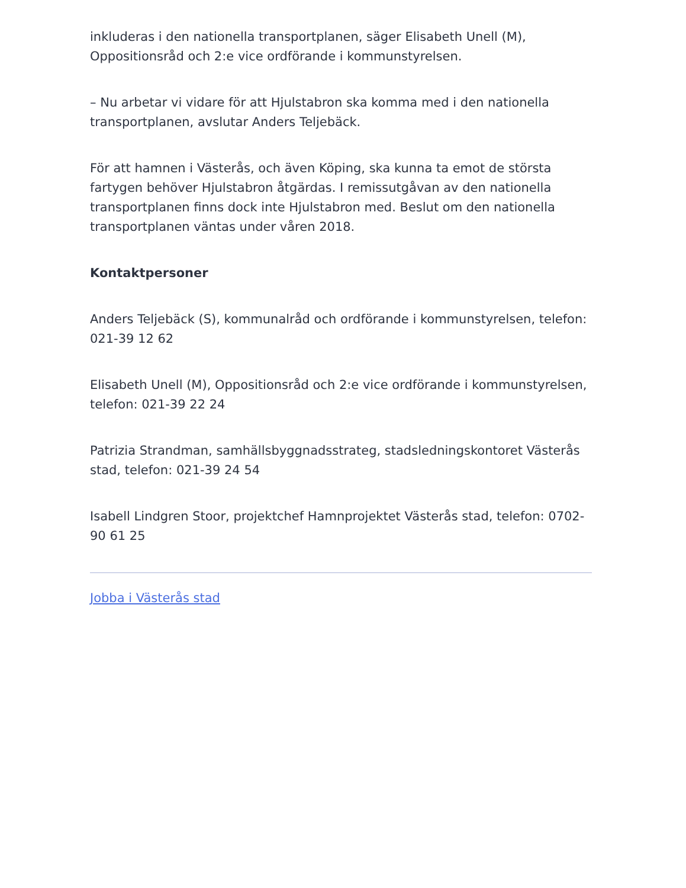inkluderas i den nationella transportplanen, säger Elisabeth Unell (M), Oppositionsråd och 2:e vice ordförande i kommunstyrelsen.
– Nu arbetar vi vidare för att Hjulstabron ska komma med i den nationella transportplanen, avslutar Anders Teljebäck.
För att hamnen i Västerås, och även Köping, ska kunna ta emot de största fartygen behöver Hjulstabron åtgärdas. I remissutgåvan av den nationella transportplanen finns dock inte Hjulstabron med. Beslut om den nationella transportplanen väntas under våren 2018.
Kontaktpersoner
Anders Teljebäck (S), kommunalråd och ordförande i kommunstyrelsen, telefon: 021-39 12 62
Elisabeth Unell (M), Oppositionsråd och 2:e vice ordförande i kommunstyrelsen, telefon: 021-39 22 24
Patrizia Strandman, samhällsbyggnadsstrateg, stadsledningskontoret Västerås stad, telefon: 021-39 24 54
Isabell Lindgren Stoor, projektchef Hamnprojektet Västerås stad, telefon: 0702-90 61 25
Jobba i Västerås stad